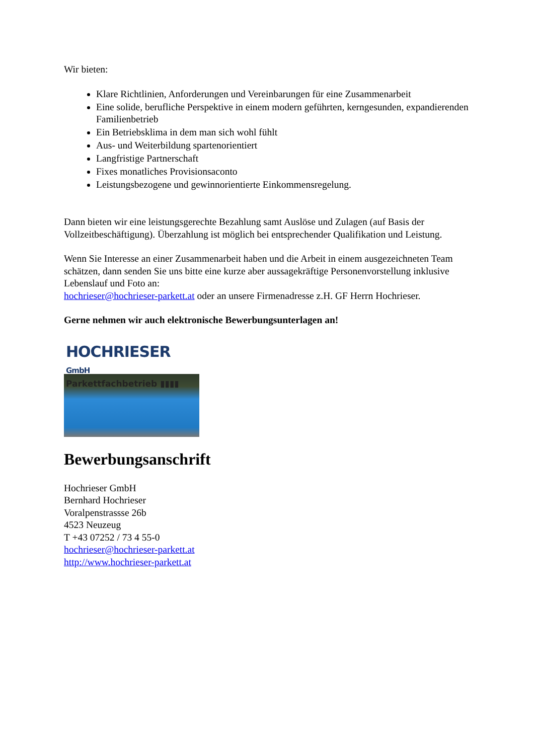Wir bieten:
Klare Richtlinien, Anforderungen und Vereinbarungen für eine Zusammenarbeit
Eine solide, berufliche Perspektive in einem modern geführten, kerngesunden, expandierenden Familienbetrieb
Ein Betriebsklima in dem man sich wohl fühlt
Aus- und Weiterbildung spartenorientiert
Langfristige Partnerschaft
Fixes monatliches Provisionsaconto
Leistungsbezogene und gewinnorientierte Einkommensregelung.
Dann bieten wir eine leistungsgerechte Bezahlung samt Auslöse und Zulagen (auf Basis der Vollzeitbeschäftigung). Überzahlung ist möglich bei entsprechender Qualifikation und Leistung.
Wenn Sie Interesse an einer Zusammenarbeit haben und die Arbeit in einem ausgezeichneten Team schätzen, dann senden Sie uns bitte eine kurze aber aussagekräftige Personenvorstellung inklusive Lebenslauf und Foto an:
hochrieser@hochrieser-parkett.at oder an unsere Firmenadresse z.H. GF Herrn Hochrieser.
Gerne nehmen wir auch elektronische Bewerbungsunterlagen an!
HOCHRIESER GmbH
Parkettfachbetrieb ▮▮▮▮
Bewerbungsanschrift
Hochrieser GmbH
Bernhard Hochrieser
Voralpenstrassse 26b
4523 Neuzeug
T +43 07252 / 73 4 55-0
hochrieser@hochrieser-parkett.at
http://www.hochrieser-parkett.at